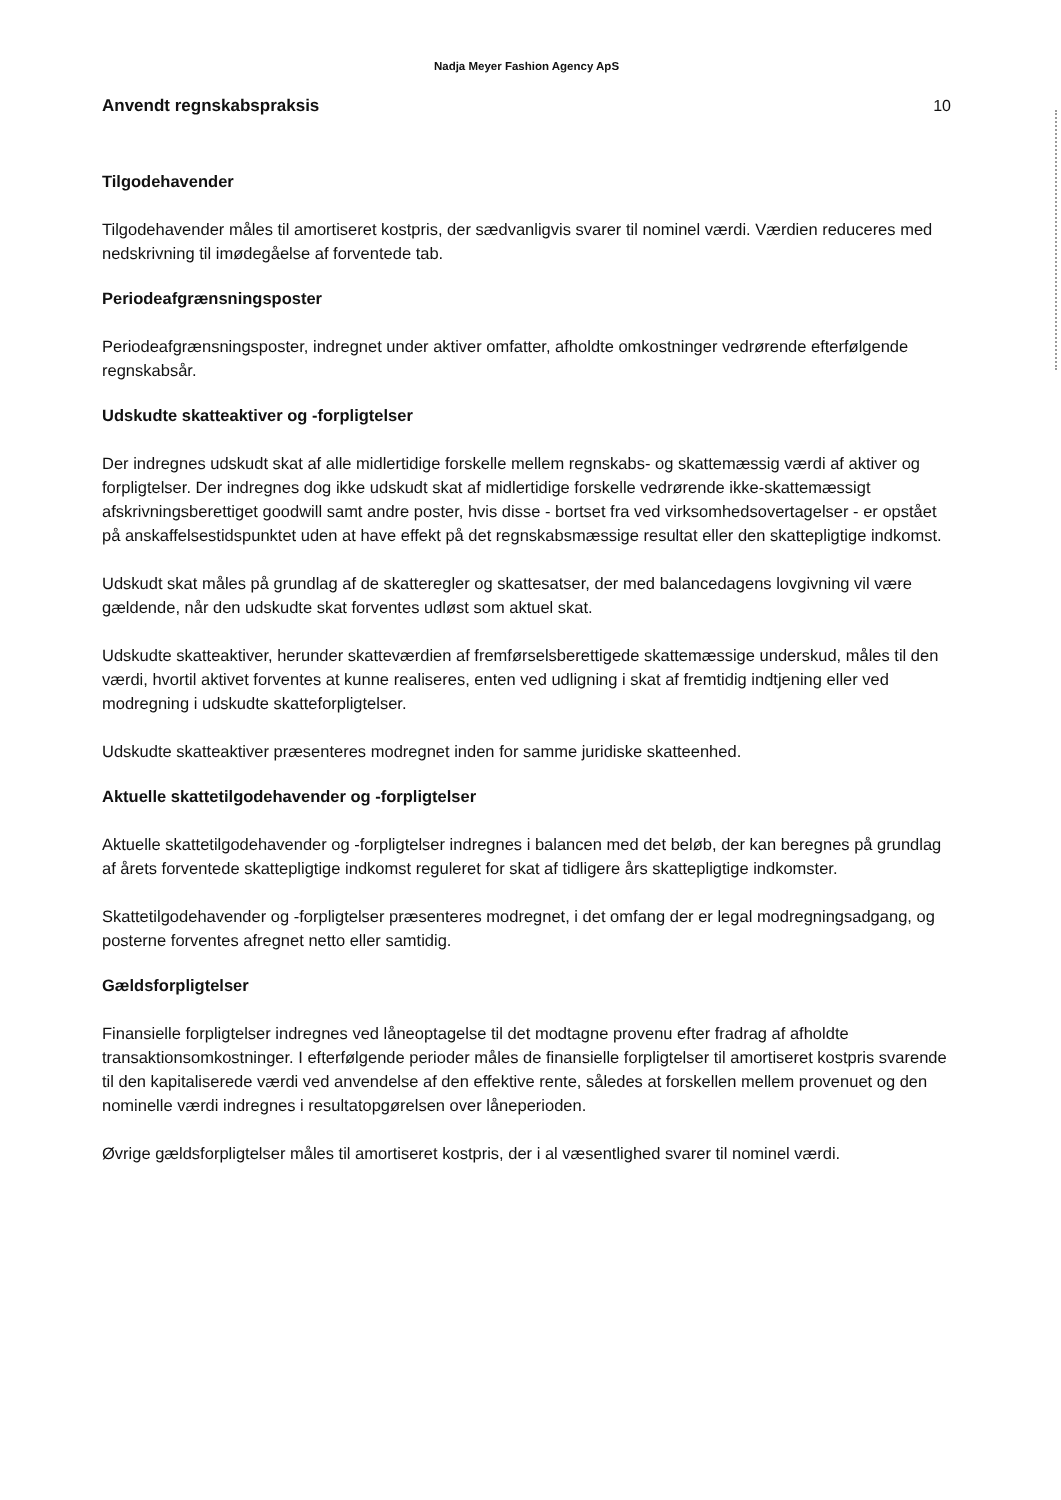Nadja Meyer Fashion Agency ApS
Anvendt regnskabspraksis 10
Tilgodehavender
Tilgodehavender måles til amortiseret kostpris, der sædvanligvis svarer til nominel værdi. Værdien reduceres med nedskrivning til imødegåelse af forventede tab.
Periodeafgrænsningsposter
Periodeafgrænsningsposter, indregnet under aktiver omfatter, afholdte omkostninger vedrørende efterfølgende regnskabsår.
Udskudte skatteaktiver og -forpligtelser
Der indregnes udskudt skat af alle midlertidige forskelle mellem regnskabs- og skattemæssig værdi af aktiver og forpligtelser. Der indregnes dog ikke udskudt skat af midlertidige forskelle vedrørende ikke-skattemæssigt afskrivningsberettiget goodwill samt andre poster, hvis disse - bortset fra ved virksomhedsovertagelser - er opstået på anskaffelsestidspunktet uden at have effekt på det regnskabsmæssige resultat eller den skattepligtige indkomst.
Udskudt skat måles på grundlag af de skatteregler og skattesatser, der med balancedagens lovgivning vil være gældende, når den udskudte skat forventes udløst som aktuel skat.
Udskudte skatteaktiver, herunder skatteværdien af fremførselsberettigede skattemæssige underskud, måles til den værdi, hvortil aktivet forventes at kunne realiseres, enten ved udligning i skat af fremtidig indtjening eller ved modregning i udskudte skatteforpligtelser.
Udskudte skatteaktiver præsenteres modregnet inden for samme juridiske skatteenhed.
Aktuelle skattetilgodehavender og -forpligtelser
Aktuelle skattetilgodehavender og -forpligtelser indregnes i balancen med det beløb, der kan beregnes på grundlag af årets forventede skattepligtige indkomst reguleret for skat af tidligere års skattepligtige indkomster.
Skattetilgodehavender og -forpligtelser præsenteres modregnet, i det omfang der er legal modregningsadgang, og posterne forventes afregnet netto eller samtidig.
Gældsforpligtelser
Finansielle forpligtelser indregnes ved låneoptagelse til det modtagne provenu efter fradrag af afholdte transaktionsomkostninger. I efterfølgende perioder måles de finansielle forpligtelser til amortiseret kostpris svarende til den kapitaliserede værdi ved anvendelse af den effektive rente, således at forskellen mellem provenuet og den nominelle værdi indregnes i resultatopgørelsen over låneperioden.
Øvrige gældsforpligtelser måles til amortiseret kostpris, der i al væsentlighed svarer til nominel værdi.